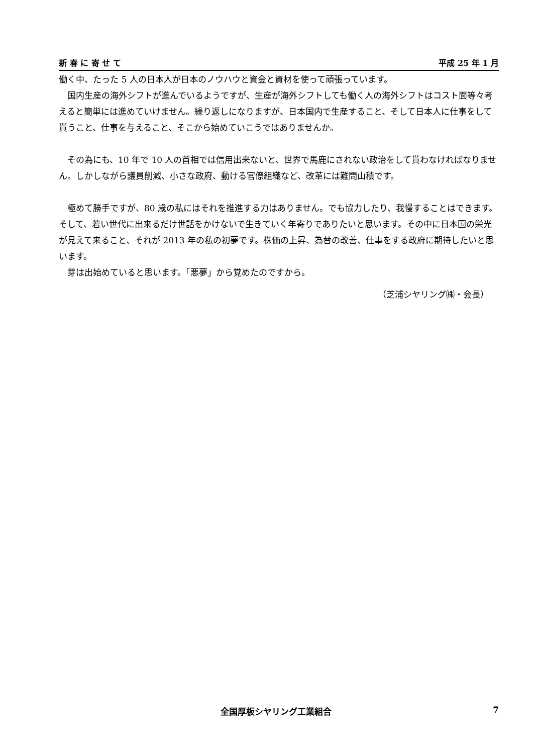新 春 に 寄 せ て 平成 25 年 1 月
働く中、たった 5 人の日本人が日本のノウハウと資金と資材を使って頑張っています。
国内生産の海外シフトが進んでいるようですが、生産が海外シフトしても働く人の海外シフトはコスト面等々考えると簡単には進めていけません。繰り返しになりますが、日本国内で生産すること、そして日本人に仕事をして貰うこと、仕事を与えること、そこから始めていこうではありませんか。
その為にも、10 年で 10 人の首相では信用出来ないと、世界で馬鹿にされない政治をして貰わなければなりません。しかしながら議員削減、小さな政府、動ける官僚組織など、改革には難問山積です。
極めて勝手ですが、80 歳の私にはそれを推進する力はありません。でも協力したり、我慢することはできます。そして、若い世代に出来るだけ世話をかけないで生きていく年寄りでありたいと思います。その中に日本国の栄光が見えて来ること、それが 2013 年の私の初夢です。株価の上昇、為替の改善、仕事をする政府に期待したいと思います。
芽は出始めていると思います。「悪夢」から覚めたのですから。
（芝浦シヤリング㈱・会長）
全国厚板シヤリング工業組合 7